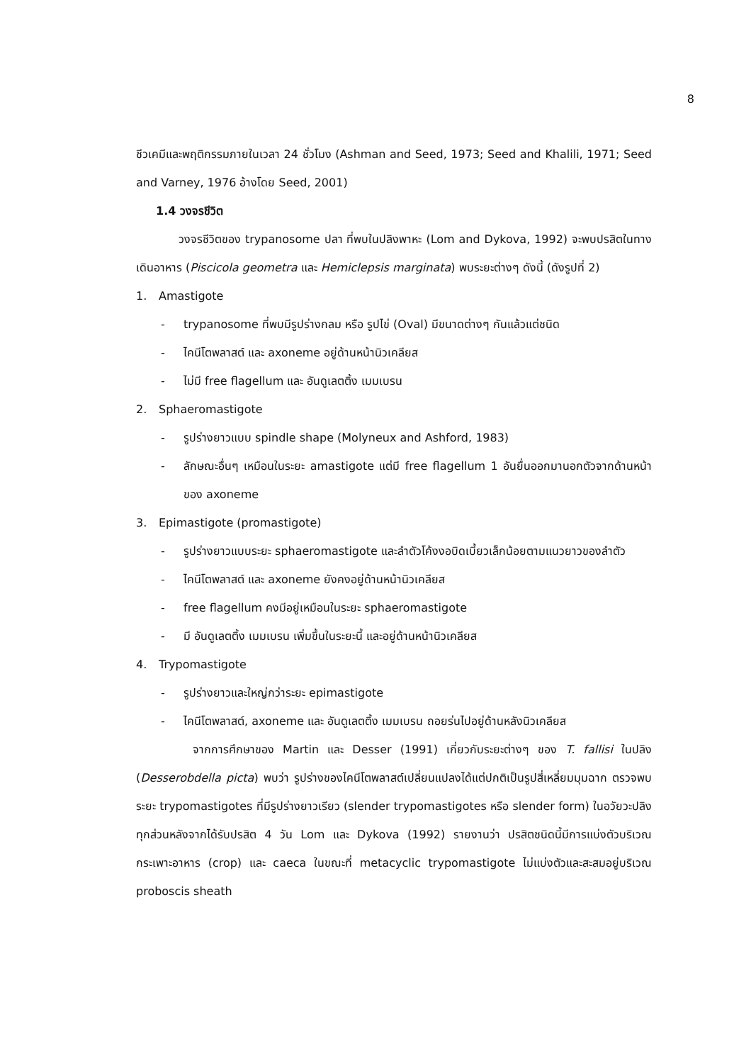8
ชีวเคมีและพฤติกรรมภายในเวลา 24 ชั่วโมง (Ashman and Seed, 1973; Seed and Khalili, 1971; Seed and Varney, 1976 อ้างโดย Seed, 2001)
1.4 วงจรชีวิต
วงจรชีวิตของ trypanosome ปลา ที่พบในปลิงพาหะ (Lom and Dykova, 1992) จะพบปรสิตในทางเดินอาหาร (Piscicola geometra และ Hemiclepsis marginata) พบระยะต่างๆ ดังนี้ (ดังรูปที่ 2)
1. Amastigote
- trypanosome ที่พบมีรูปร่างกลม หรือ รูปไข่ (Oval) มีขนาดต่างๆ กันแล้วแต่ชนิด
- ไคนีโตพลาสต์ และ axoneme อยู่ด้านหน้านิวเคลียส
- ไม่มี free flagellum และ อันดูเลตติ้ง เมมเบรน
2. Sphaeromastigote
- รูปร่างยาวแบบ spindle shape (Molyneux and Ashford, 1983)
- ลักษณะอื่นๆ เหมือนในระยะ amastigote แต่มี free flagellum 1 อันยื่นออกมานอกตัวจากด้านหน้าของ axoneme
3. Epimastigote (promastigote)
- รูปร่างยาวแบบระยะ sphaeromastigote และลำตัวโค้งงอบิดเบี้ยวเล็กน้อยตามแนวยาวของลำตัว
- ไคนีโตพลาสต์ และ axoneme ยังคงอยู่ด้านหน้านิวเคลียส
- free flagellum คงมีอยู่เหมือนในระยะ sphaeromastigote
- มี อันดูเลตติ้ง เมมเบรน เพิ่มขึ้นในระยะนี้ และอยู่ด้านหน้านิวเคลียส
4. Trypomastigote
- รูปร่างยาวและใหญ่กว่าระยะ epimastigote
- ไคนีโตพลาสต์, axoneme และ อันดูเลตติ้ง เมมเบรน ถอยร่นไปอยู่ด้านหลังนิวเคลียส
จากการศึกษาของ Martin และ Desser (1991) เกี่ยวกับระยะต่างๆ ของ T. fallisi ในปลิง (Desserobdella picta) พบว่า รูปร่างของไคนีโตพลาสต์เปลี่ยนแปลงได้แต่ปกติเป็นรูปสี่เหลี่ยมมุมฉาก ตรวจพบระยะ trypomastigotes ที่มีรูปร่างยาวเรียว (slender trypomastigotes หรือ slender form) ในอวัยวะปลิงทุกส่วนหลังจากได้รับปรสิต 4 วัน Lom และ Dykova (1992) รายงานว่า ปรสิตชนิดนี้มีการแบ่งตัวบริเวณกระเพาะอาหาร (crop) และ caeca ในขณะที่ metacyclic trypomastigote ไม่แบ่งตัวและสะสมอยู่บริเวณ proboscis sheath